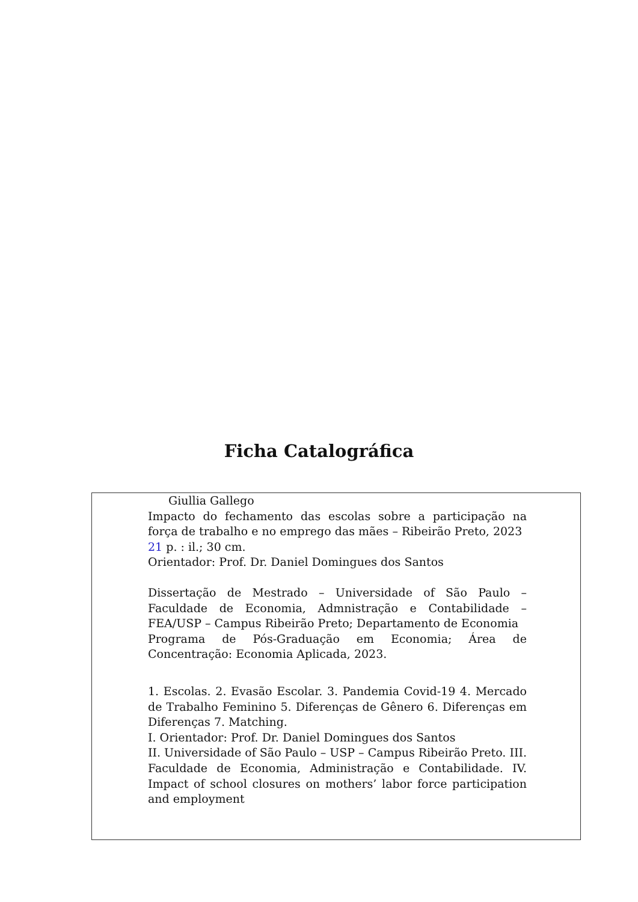Ficha Catalográfica
Giullia Gallego
Impacto do fechamento das escolas sobre a participação na força de trabalho e no emprego das mães – Ribeirão Preto, 2023
21 p. : il.; 30 cm.
Orientador: Prof. Dr. Daniel Domingues dos Santos
Dissertação de Mestrado – Universidade of São Paulo – Faculdade de Economia, Admnistração e Contabilidade – FEA/USP – Campus Ribeirão Preto; Departamento de Economia
Programa de Pós-Graduação em Economia; Área de Concentração: Economia Aplicada, 2023.
1. Escolas. 2. Evasão Escolar. 3. Pandemia Covid-19 4. Mercado de Trabalho Feminino 5. Diferenças de Gênero 6. Diferenças em Diferenças 7. Matching.
I. Orientador: Prof. Dr. Daniel Domingues dos Santos
II. Universidade of São Paulo – USP – Campus Ribeirão Preto. III. Faculdade de Economia, Administração e Contabilidade. IV. Impact of school closures on mothers’ labor force participation and employment